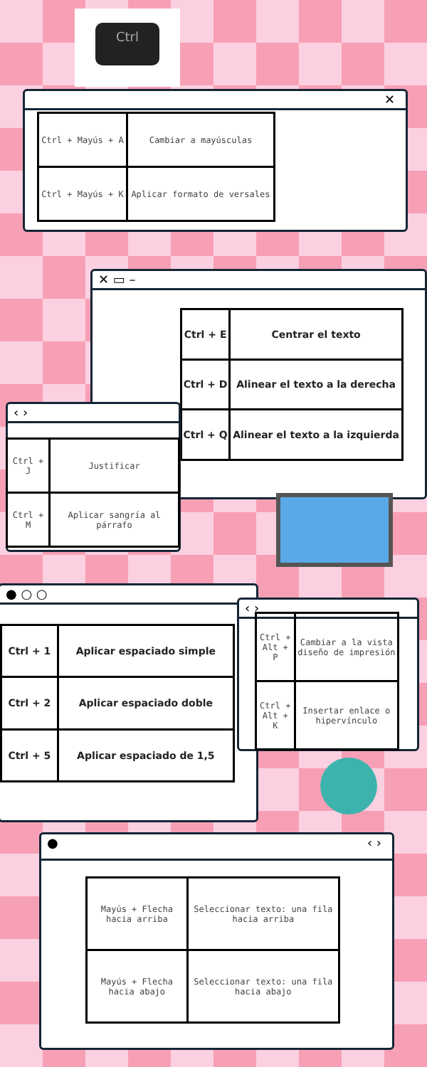Ctrl
✕
| Ctrl + Mayús + A | Cambiar a mayúsculas |
| Ctrl + Mayús + K | Aplicar formato de versales |
✕ ▭ –
| Ctrl + E | Centrar el texto |
| Ctrl + D | Alinear el texto a la derecha |
| Ctrl + Q | Alinear el texto a la izquierda |
‹ ›
| Ctrl + J | Justificar |
| Ctrl + M | Aplicar sangría al párrafo |
● ○ ○
| Ctrl + 1 | Aplicar espaciado simple |
| Ctrl + 2 | Aplicar espaciado doble |
| Ctrl + 5 | Aplicar espaciado de 1,5 |
‹ ›
| Ctrl + Alt + P | Cambiar a la vista diseño de impresión |
| Ctrl + Alt + K | Insertar enlace o hipervínculo |
● ‹ ›
| Mayús + Flecha hacia arriba | Seleccionar texto: una fila hacia arriba |
| Mayús + Flecha hacia abajo | Seleccionar texto: una fila hacia abajo |